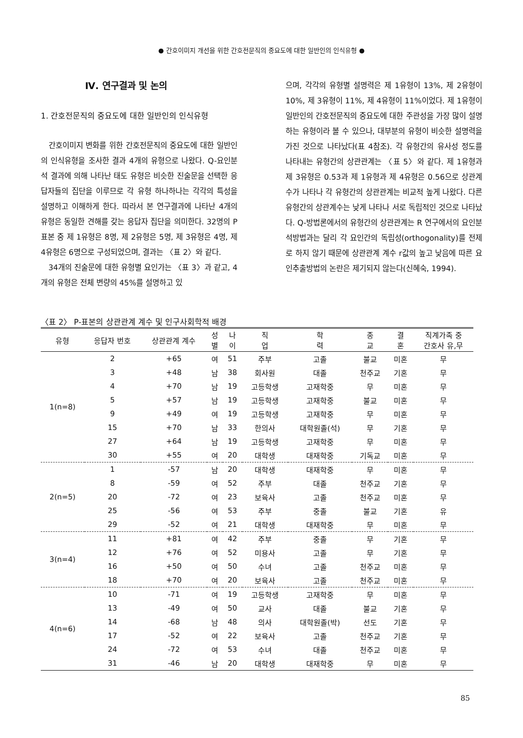● 간호이미지 개선을 위한 간호전문직의 중요도에 대한 일반인의 인식유형 ●
Ⅳ. 연구결과 및 논의
1. 간호전문직의 중요도에 대한 일반인의 인식유형
간호이미지 변화를 위한 간호전문직의 중요도에 대한 일반인의 인식유형을 조사한 결과 4개의 유형으로 나왔다. Q-요인분석 결과에 의해 나타난 태도 유형은 비슷한 진술문을 선택한 응답자들의 집단을 이루므로 각 유형 하나하나는 각각의 특성을 설명하고 이해하게 한다. 따라서 본 연구결과에 나타난 4개의 유형은 동일한 견해를 갖는 응답자 집단을 의미한다. 32명의 P 표본 중 제 1유형은 8명, 제 2유형은 5명, 제 3유형은 4명, 제 4유형은 6명으로 구성되었으며, 결과는 〈표 2〉와 같다.
34개의 진술문에 대한 유형별 요인가는 〈표 3〉과 같고, 4개의 유형은 전체 변량의 45%를 설명하고 있
으며, 각각의 유형별 설명력은 제 1유형이 13%, 제 2유형이 10%, 제 3유형이 11%, 제 4유형이 11%이었다. 제 1유형이 일반인의 간호전문직의 중요도에 대한 주관성을 가장 많이 설명하는 유형이라 볼 수 있으나, 대부분의 유형이 비슷한 설명력을 가진 것으로 나타났다(표 4참조). 각 유형간의 유사성 정도를 나타내는 유형간의 상관관계는 〈표 5〉와 같다. 제 1유형과 제 3유형은 0.53과 제 1유형과 제 4유형은 0.56으로 상관계수가 나타나 각 유형간의 상관관계는 비교적 높게 나왔다. 다른 유형간의 상관계수는 낮게 나타나 서로 독립적인 것으로 나타났다. Q-방법론에서의 유형간의 상관관계는 R 연구에서의 요인분석방법과는 달리 각 요인간의 독립성(orthogonality)를 전제로 하지 않기 때문에 상관관계 계수 r값의 높고 낮음에 따른 요인추출방법의 논란은 제기되지 않는다(신혜숙, 1994).
〈표 2〉 P-표본의 상관관계 계수 및 인구사회학적 배경
| 유형 | 응답자 번호 | 상관관계 계수 | 성 별 | 나 이 | 직 업 | 학 력 | 종 교 | 결 혼 | 직계가족 중 간호사 유,무 |
| --- | --- | --- | --- | --- | --- | --- | --- | --- | --- |
| 1(n=8) | 2 | +65 | 여 | 51 | 주부 | 고졸 | 불교 | 미혼 | 무 |
| | 3 | +48 | 남 | 38 | 회사원 | 대졸 | 천주교 | 기혼 | 무 |
| | 4 | +70 | 남 | 19 | 고등학생 | 고재학중 | 무 | 미혼 | 무 |
| | 5 | +57 | 남 | 19 | 고등학생 | 고재학중 | 불교 | 미혼 | 무 |
| | 9 | +49 | 여 | 19 | 고등학생 | 고재학중 | 무 | 미혼 | 무 |
| | 15 | +70 | 남 | 33 | 한의사 | 대학원졸(석) | 무 | 기혼 | 무 |
| | 27 | +64 | 남 | 19 | 고등학생 | 고재학중 | 무 | 미혼 | 무 |
| | 30 | +55 | 여 | 20 | 대학생 | 대재학중 | 기독교 | 미혼 | 무 |
| 2(n=5) | 1 | -57 | 남 | 20 | 대학생 | 대재학중 | 무 | 미혼 | 무 |
| | 8 | -59 | 여 | 52 | 주부 | 대졸 | 천주교 | 기혼 | 무 |
| | 20 | -72 | 여 | 23 | 보육사 | 고졸 | 천주교 | 미혼 | 무 |
| | 25 | -56 | 여 | 53 | 주부 | 중졸 | 불교 | 기혼 | 유 |
| | 29 | -52 | 여 | 21 | 대학생 | 대재학중 | 무 | 미혼 | 무 |
| 3(n=4) | 11 | +81 | 여 | 42 | 주부 | 중졸 | 무 | 기혼 | 무 |
| | 12 | +76 | 여 | 52 | 미용사 | 고졸 | 무 | 기혼 | 무 |
| | 16 | +50 | 여 | 50 | 수녀 | 고졸 | 천주교 | 미혼 | 무 |
| | 18 | +70 | 여 | 20 | 보육사 | 고졸 | 천주교 | 미혼 | 무 |
| 4(n=6) | 10 | -71 | 여 | 19 | 고등학생 | 고재학중 | 무 | 미혼 | 무 |
| | 13 | -49 | 여 | 50 | 교사 | 대졸 | 불교 | 기혼 | 무 |
| | 14 | -68 | 남 | 48 | 의사 | 대학원졸(박) | 선도 | 기혼 | 무 |
| | 17 | -52 | 여 | 22 | 보육사 | 고졸 | 천주교 | 기혼 | 무 |
| | 24 | -72 | 여 | 53 | 수녀 | 대졸 | 천주교 | 미혼 | 무 |
| | 31 | -46 | 남 | 20 | 대학생 | 대재학중 | 무 | 미혼 | 무 |
85